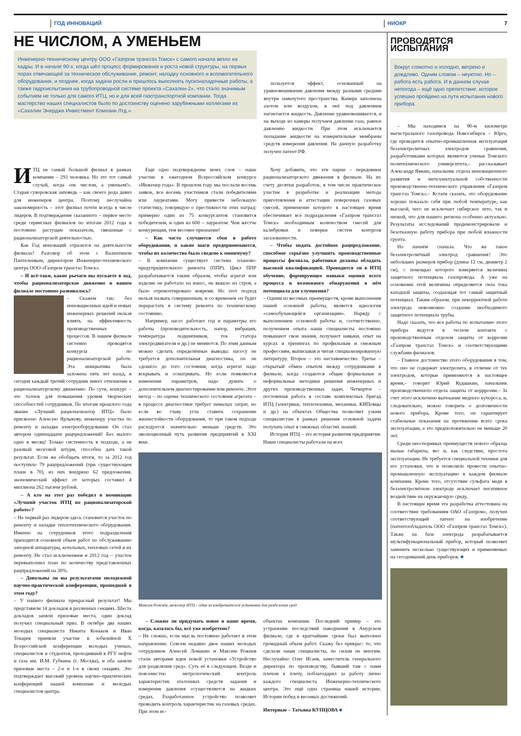ГОД ИННОВАЦИЙ НИОКР 7
НЕ ЧИСЛОМ, А УМЕНЬЕМ
Инженерно-техническому центру ООО «Газпром трансгаз Томск» с самого начала везло на кадры. И в начале 90-х, когда шёл процесс формирования и роста новой структуры, на первых порах отвечающей за техническое обслуживание, ремонт, наладку основного и вспомогательного оборудования, и позднее, когда задачи росли и пришлось выполнять пусконаладочные работы, а также гидроиспытания на трубопроводной системе проекта «Сахалин-2», что стало значимым событием не только для самого ИТЦ, но и для всей газотранспортной компании. Тогда мастерство наших специалистов было по достоинству оценено зарубежными коллегами из «Сахалин Энерджи Инвестмент Компани Лтд.».
пользуется эффект, основанный на уравновешивании давления между разными средами внутри замкнутого пространства. Камера заполнена азотом или воздухом, в неё под давлением нагнетается жидкость. Давление уравновешивается, и на выходе из камеры получаем давление газа, равное давлению жидкости. При этом исключается попадание жидкости на измерительные мембраны средств измерения давления. На данную разработку получен патент РФ.
ИТЦ не самый большой филиал в рамках компании – 293 человека. Но это тот самый случай, когда «не числом, а уменьем!». Старая суворовская заповедь – как своего рода девиз для инженеров центра. Поэтому неслучайна закономерность – этот филиал почти всегда в числе лидеров. В подтверждение сказанного – первое место среди сервисных филиалов по итогам 2012 года и постоянно растущие показатели, связанные с рационализаторской деятельностью.
Как Год инноваций отразился на деятельности филиала? Разговор об этом с Валентином Пантелеевым, директором Инженерно-технического центра ООО «Газпром трансгаз Томск».
– И всё-таки, какие рычаги вы пускаете в ход, чтобы рационализаторское движение в вашем филиале постоянно развивалось?
– Скажем так: без инновационных идей и новых инженерных решений нельзя влиять на эффективность производственных процессов. В нашем филиале системно проводятся конкурсы по рационализаторской работе. Эта инициатива была заложена пять лет назад, и сегодня каждый третий сотрудник имеет отношение к рационализаторскому движению. По сути, конкурс – это толчок для повышения уровня творческих способностей сотрудников. По итогам прошлого года звание «Лучший рационализатор ИТЦ» было присвоено Алексею Ярлыкову, инженеру участка по ремонту и наладке электрооборудования. Он стал автором одиннадцати рацпредложений! Без малого одно в месяц! Только системность в подходе, а не разовый мозговой штурм, способна дать такой результат. Если же обобщать итоги, то за 2012 год поступило 79 рацпредложений (при существующем плане в 70), из них внедрено 62 предложения, экономический эффект от которых составил 4 миллиона 262 тысячи рублей.
– А кто на этот раз победил в номинации «Лучший участок ИТЦ по рационализаторской работе»?
– Не первый раз лидером здесь становится участок по ремонту и наладке теплотехнического оборудования. Именно на сотрудников этого подразделения приходится основной объем работ по обслуживанию запорной аппаратуры, котельных, тепловых сетей и их ремонту. Не стал исключением и 2012 год – участок перевыполнил план по количеству представленных рацпредложений на 30%.
– Довольны ли вы результатами молодежной научно-практической конференции, прошедшей в этом году?
– У нашего филиала прекрасный результат! Мы представили 14 докладов в различных секциях. Шесть докладов заняли призовые места, один доклад получил специальный приз. В октябре два наших молодых специалиста Никита Коньков и Иван Токарев приняли участие в юбилейной X Всероссийской конференции молодых ученых, специалистов и студентов, проходившей в РГУ нефти и газа им. И.М. Губкина (г. Москва), и оба заняли призовые места – 2-е и 1-е в своих секциях. Это подтверждает высокий уровень научно-практических конференций нашей компании и молодых специалистов центра.
Ещё одно подтверждение моих слов – наше участие в ежегодном Всероссийском конкурсе «Инженер года». В прошлом году мы послали восемь заявок, все восемь участников стали победителями или лауреатами. Могу привести небольшую статистику, говорящую о престижности этих наград: примерно один из 75 конкурсантов становится победителем, и один из 600 – лауреатом. Чем жёстче конкуренция, тем весомее признание!
– Как часто случаются сбои в работе оборудования, и какие шаги предпринимаются, чтобы их количество было сведено к минимуму?
– В компании существует система планово-предупредительного ремонта (ППР). Цикл ППР разрабатывается таким образом, чтобы агрегат или изделие не работало на износ, не вышло из строя, а было отремонтировано вовремя. Но этот подход нельзя назвать совершенным, и со временем он будет перерастать в систему ремонта по техническому состоянию.
Например, насос работает год и параметры его работы (производительность, напор, вибрация, температура подшипников, ток статора электродвигателя и др.) не меняются. По этим данным можно сделать определённые выводы: насосу не требуется дополнительная диагностика, он не «дошёл» до того состояния, когда агрегат надо вскрывать и осматривать. Но если появляются изменения параметров, надо думать о дополнительном диагностировании или ремонте. Этот метод – по оценке технического состояния агрегата – в процессе диагностики требует немалых затрат, но если во главу угла ставить сохранение жизнестойкости оборудования, то при таком подходе расходуется значительно меньше средств. Это эволюционный путь развития предприятий в XXI веке.
Хочу добавить, что эти парни – передовики рационализаторского движения в филиале. На их счету десятки разработок, в том числе практическое участие в разработке и реализации метода приготовления и аттестации поверочных газовых смесей, применение которого в настоящее время обеспечивает все подразделения «Газпром трансгаз Томск» необходимым количеством смесей для калибровки и поверки систем контроля загазованности.
– Чтобы подать достойное рацпредложение, способное серьёзно улучшить производственные процессы филиала, работники должны обладать высокой квалификацией. Проводится ли в ИТЦ обучение, формирующее навыки оценки всего процесса и возможного обнаружения в нём потенциала для улучшения?
– Одним из весомых преимуществ, кроме выполнения нашей основной работы, является идеология «самообучающейся организации». Наряду с выполнением основной работы и, соответственно, получением опыта наши специалисты постоянно повышают свои знания, получают навыки, опыт на курсах и тренингах по профильным и смежным профессиям, выписывая и читая специализированную литературу. Второе – это наставничество. Третье – открытый обмен опытом между сотрудниками в филиале, когда создаются общие формальные и неформальные методики решения инженерных и других производственных задач. Четвертое – постоянная работа в составе комплексных бригад ИТЦ (электрики, теплотехники, механики, КИПовцы и др.) на объектах Общества позволяет узким специалистам в рамках решения основной задачи получать опыт в смежных областях знаний.
История ИТЦ – это история развития предприятия. Наши специалисты работали на всех
Максим Рожнёв, инженер ИТЦ – один из изобретателей установки для разделения сред
– Сложно ли придумать новое в наше время, когда, казалось бы, всё уже изобретено?
– Не сложно, если мысль постоянно работает в этом направлении. Совсем недавно двое наших молодых сотрудников Алексей Ломакин и Максим Рожнев стали авторами идеи новой установки «Устройство для разделения сред». Суть её в следующем. Везде и повсеместно метрологический контроль характеристик эталонных средств задания и измерения давления осуществляется на жидких средах. Разработанное устройство позволяет проводить контроль характеристик на газовых средах. При этом ис-
объектах компании. Последний пример – это устранение последствий наводнения в Амурском филиале, где в кратчайшие сроки был выполнен громадный объем работ. Скажу без прикрас: то, что сделали наши специалисты, по силам не многим. Неслучайно Олег Исаев, заместитель генерального директора по производству, бывший там с нами плечом к плечу, поблагодарил за работу лично каждого специалиста Инженерно-технического центра. Это ещё одна страница нашей истории. Истории побед и весомых достижений.
Интервью – Татьяна КУПЦОВА ■
ПРОВОДЯТСЯ ИСПЫТАНИЯ
Вокруг слякотно и холодно, ветрено и дождливо. Одним словом – неуютно. Но – работа есть работа. И в данном случае непогода – ещё одно препятствие, которое успешно пройдено на пути испытания нового прибора.
– Мы находимся на 90-м километре магистрального газопровода Новосибирск – Юрга, где проводится опытно-промышленная эксплуатация безэлектролитных электродов сравнения, разработчиками которых являются ученые Томского политехнического университета,– рассказывает Александр Ямкин, начальник отдела инновационного развития и интеллектуальной собственности производственно-технического управления «Газпром трансгаз Томск».– Кстати сказать, это оборудование хорошо показало себя при любой температуре, как высокой, чего не исключает сибирское лето, так и низкой, что для нашего региона особенно актуально. Результаты исследований продемонстрировали и безотказную работу прибора при любой влажности грунта.
Но начнём сначала. Что же такое безэлектролитный электрод сравнения? Это небольших размеров прибор (длина 12 см, диаметр 2 см), с помощью которого измеряется величина защитного потенциала газопровода. А уже на основании этой величины определяется сила тока катодной защиты, создающая тот самый защитный потенциал. Таким образом, при некорректной работе электрода невозможно создание необходимого защитного потенциала трубы.
Надо сказать, что все работы по испытанию этого прибора ведутся в тесном контакте с производственным отделом защиты от коррозии «Газпром трансгаз Томск» и соответствующими службами филиалов.
– Главное достоинство этого оборудования в том, что оно не содержит электролита, в отличие от тех электродов, которые применяются в настоящее время,– говорит Юрий Кудашкин, начальник производственного отдела защиты от корррозии.– За счет этого исключено вытекание медного купороса, и, следовательно, можно говорить о долговечности нового прибора. Кроме того, он гарантирует стабильные показания на протяжении всего срока эксплуатации, а это предположительно не меньше 20 лет.
Среди неоспоримых преимуществ нового образца малые габариты, вес и, как следствие, простота эксплуатации. Не требуется специальной техники для его установки, что и позволило провести опытно-промышленную эксплуатацию в каждом филиале компании. Кроме того, отсутствие сульфата меди в безэлектролитном электроде исключает негативное воздействие на окружающую среду.
В настоящее время эта разработка аттестована на соответствие требованиям ОАО «Газпром», получен соответствующий патент на изобретение (патентообладатель ООО «Газпром трансгаз Томск»). Также на базе электрода разрабатывается мультифункциональный прибор, который позволяет заменить несколько существующих и применяемых на сегодняшний день приборов. ■